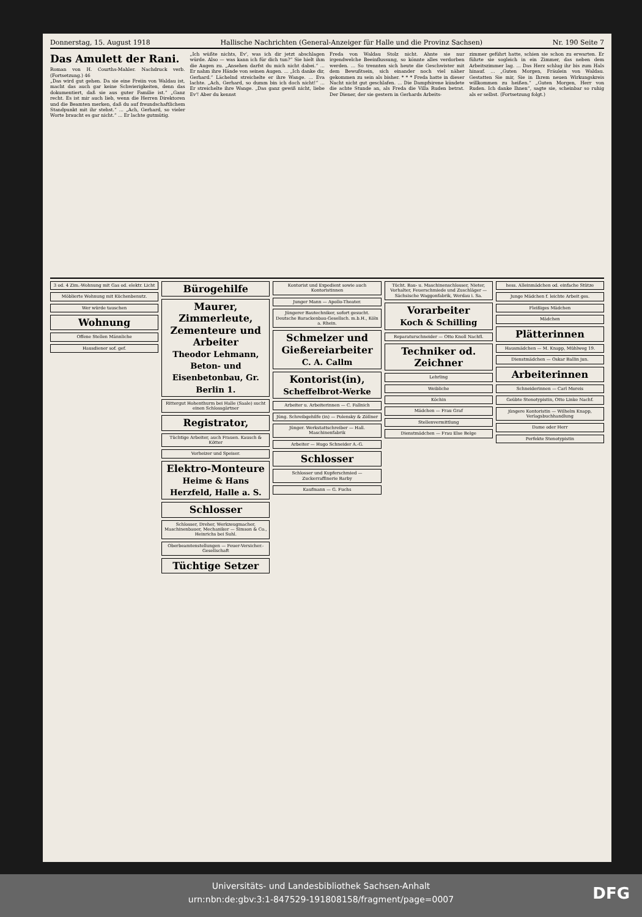Donnerstag, 15. August 1918 Hallische Nachrichten (General-Anzeiger für Halle und die Provinz Sachsen) Nr. 190 Seite 7
Das Amulett der Rani.
Roman von H. Courths-Mahler. Nachdruck verb. (Fortsetzung.) 46
„Das wird gut gehen. Da sie eine Freiin von Waldau ist, macht das auch gar keine Schwierigkeiten, denn das dokumentiert, daß sie aus guter Familie ist.“ „Ganz recht. Es ist mir auch lieb, wenn die Herren Direktoren und die Beamten merken, daß du auf freundschaftlichem Standpunkt mit ihr stehst.“ ... „Ach, Gerhard, so vieler Worte braucht es gar nicht.“ ... Er lachte gutmütig.
„Ich wüßte nichts, Ev', was ich dir jetzt abschlagen würde. Also — was kann ich für dich tun?“ Sie hielt ihm die Augen zu. „Ansehen darfst du mich nicht dabei.“ ... Er nahm ihre Hände von seinen Augen. ... „Ich danke dir, Gerhard.“ Lächelnd streichelte er ihre Wange. ... Eva lachte. „Ach, Gerhard, so dumm bin ich doch nicht!“ ... Er streichelte ihre Wange. „Das ganz gewiß nicht, liebe Ev'! Aber du kennst
Freda von Waldau Stolz nicht. Ahnte sie nur irgendwelche Beeinflussung, so könnte alles verdorben werden. ... So trennten sich heute die Geschwister mit dem Bewußtsein, sich einander noch viel näher gekommen zu sein als bisher. * * * Freda hatte in dieser Nacht nicht gut geschlafen. ... Die Dampfsirene kündete die achte Stunde an, als Freda die Villa Ruden betrat. Der Diener, der sie gestern in Gerhards Arbeits-
zimmer geführt hatte, schien sie schon zu erwarten. Er führte sie sogleich in ein Zimmer, das neben dem Arbeitszimmer lag. ... Das Herz schlug ihr bis zum Hals hinauf. ... „Guten Morgen, Fräulein von Waldau. Gestatten Sie mir, Sie in Ihrem neuen Wirkungskreis willkommen zu heißen.“ „Guten Morgen, Herr von Ruden. Ich danke Ihnen“, sagte sie, scheinbar so ruhig als er selbst. (Fortsetzung folgt.)
3 od. 4 Zim.-Wohnung mit Gas od. elektr. Licht
Möblierte Wohnung mit Küchenbenutz.
Wer würde tauschen
Wohnung
Offene Stellen Männliche
Hausdiener sof. gef.
Bürogehilfe
Maurer, Zimmerleute, Zementeure und Arbeiter
Theodor Lehmann, Beton- und Eisenbetonbau, Gr. Berlin 1.
Rittergut Hohenthurm bei Halle (Saale) sucht einen Schlossgärtner
Registrator,
Tüchtige Arbeiter, auch Frauen. Kausch & Kötter
Vorheizer und Speiser.
Elektro-Monteure
Heime & Hans Herzfeld, Halle a. S.
Schlosser
Schlosser, Dreher, Werkzeugmacher, Maschinenbauer, Mechaniker — Simson & Co., Heinrichs bei Suhl.
Oberbeamtenstellungen — Feuer-Versicher.-Gesellschaft
Tüchtige Setzer
Kontorist und Expedient sowie auch Kontoristinnen
Junger Mann — Apollo-Theater.
Jüngerer Bautechniker, sofort gesucht. Deutsche Barackenbau-Gesellsch. m.b.H., Köln a. Rhein.
Schmelzer und Gießereiarbeiter
C. A. Callm
Kontorist(in),
Scheffelbrot-Werke
Arbeiter u. Arbeiterinnen — C. Fallnich
Jüng. Schreibgehilfe (in) — Polensky & Zöllner
Jünger. Werkstattschreiber — Hall. Maschinenfabrik
Arbeiter — Hugo Schneider A.-G.
Schlosser
Schlosser und Kupferschmied — Zuckerraffinerie Barby
Kaufmann — G. Fuchs
Tücht. Bau- u. Maschinenschlosser, Nieter, Vorhalter, Feuerschmiede und Zuschläger — Sächsische Waggonfabrik, Werdau i. Sa.
Vorarbeiter
Koch & Schilling
Reparaturschneider — Otto Knoll Nachfl.
Techniker od. Zeichner
Lehrling
Weibliche
Köchin
Mädchen — Frau Graf
Stellenvermittlung
Dienstmädchen — Frau Else Belge
hess. Alleinmädchen od. einfache Stütze
Junge Mädchen f. leichte Arbeit ges.
Fleißiges Mädchen
Mädchen
Plätterinnen
Hausmädchen — M. Knapp, Mühlweg 19.
Dienstmädchen — Oskar Ballin jun.
Arbeiterinnen
Schneiderinnen — Carl Moreis
Geübte Stenotypistin, Otto Linke Nachf.
jüngere Kontoristin — Wilhelm Knapp, Verlagsbuchhandlung
Dame oder Herr
Perfekte Stenotypistin
Universitäts- und Landesbibliothek Sachsen-Anhalt
urn:nbn:de:gbv:3:1-847529-191808158/fragment/page=0007
DFG